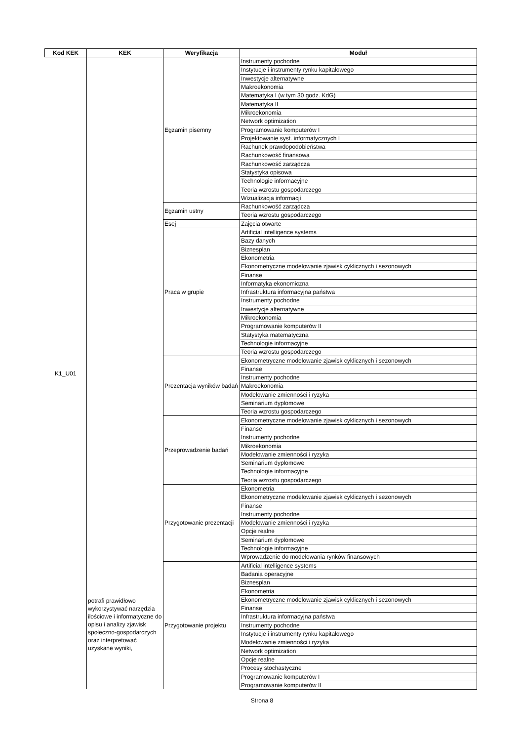| Kod KEK | KEK | Weryfikacja | Moduł |
| --- | --- | --- | --- |
| K1_U01 | potrafi prawidłowo wykorzystywać narzędzia ilościowe i informatyczne do opisu i analizy zjawisk społeczno-gospodarczych oraz interpretować uzyskane wyniki, | Egzamin pisemny | Instrumenty pochodne |
| | | | Instytucje i instrumenty rynku kapitałowego |
| | | | Inwestycje alternatywne |
| | | | Makroekonomia |
| | | | Matematyka I (w tym 30 godz. KdG) |
| | | | Matematyka II |
| | | | Mikroekonomia |
| | | | Network optimization |
| | | | Programowanie komputerów I |
| | | | Projektowanie syst. informatycznych I |
| | | | Rachunek prawdopodobieństwa |
| | | | Rachunkowość finansowa |
| | | | Rachunkowość zarządcza |
| | | | Statystyka opisowa |
| | | | Technologie informacyjne |
| | | | Teoria wzrostu gospodarczego |
| | | | Wizualizacja informacji |
| | | Egzamin ustny | Rachunkowość zarządcza |
| | | | Teoria wzrostu gospodarczego |
| | | Esej | Zajęcia otwarte |
| | | Praca w grupie | Artificial intelligence systems |
| | | | Bazy danych |
| | | | Biznesplan |
| | | | Ekonometria |
| | | | Ekonometryczne modelowanie zjawisk cyklicznych i sezonowych |
| | | | Finanse |
| | | | Informatyka ekonomiczna |
| | | | Infrastruktura informacyjna państwa |
| | | | Instrumenty pochodne |
| | | | Inwestycje alternatywne |
| | | | Mikroekonomia |
| | | | Programowanie komputerów II |
| | | | Statystyka matematyczna |
| | | | Technologie informacyjne |
| | | | Teoria wzrostu gospodarczego |
| | | Prezentacja wyników badań | Ekonometryczne modelowanie zjawisk cyklicznych i sezonowych |
| | | | Finanse |
| | | | Instrumenty pochodne |
| | | | Makroekonomia |
| | | | Modelowanie zmienności i ryzyka |
| | | | Seminarium dyplomowe |
| | | | Teoria wzrostu gospodarczego |
| | | Przeprowadzenie badań | Ekonometryczne modelowanie zjawisk cyklicznych i sezonowych |
| | | | Finanse |
| | | | Instrumenty pochodne |
| | | | Mikroekonomia |
| | | | Modelowanie zmienności i ryzyka |
| | | | Seminarium dyplomowe |
| | | | Technologie informacyjne |
| | | | Teoria wzrostu gospodarczego |
| | | Przygotowanie prezentacji | Ekonometria |
| | | | Ekonometryczne modelowanie zjawisk cyklicznych i sezonowych |
| | | | Finanse |
| | | | Instrumenty pochodne |
| | | | Modelowanie zmienności i ryzyka |
| | | | Opcje realne |
| | | | Seminarium dyplomowe |
| | | | Technologie informacyjne |
| | | | Wprowadzenie do modelowania rynków finansowych |
| | | Przygotowanie projektu | Artificial intelligence systems |
| | | | Badania operacyjne |
| | | | Biznesplan |
| | | | Ekonometria |
| | | | Ekonometryczne modelowanie zjawisk cyklicznych i sezonowych |
| | | | Finanse |
| | | | Infrastruktura informacyjna państwa |
| | | | Instrumenty pochodne |
| | | | Instytucje i instrumenty rynku kapitałowego |
| | | | Modelowanie zmienności i ryzyka |
| | | | Network optimization |
| | | | Opcje realne |
| | | | Procesy stochastyczne |
| | | | Programowanie komputerów I |
| | | | Programowanie komputerów II |
Strona 8